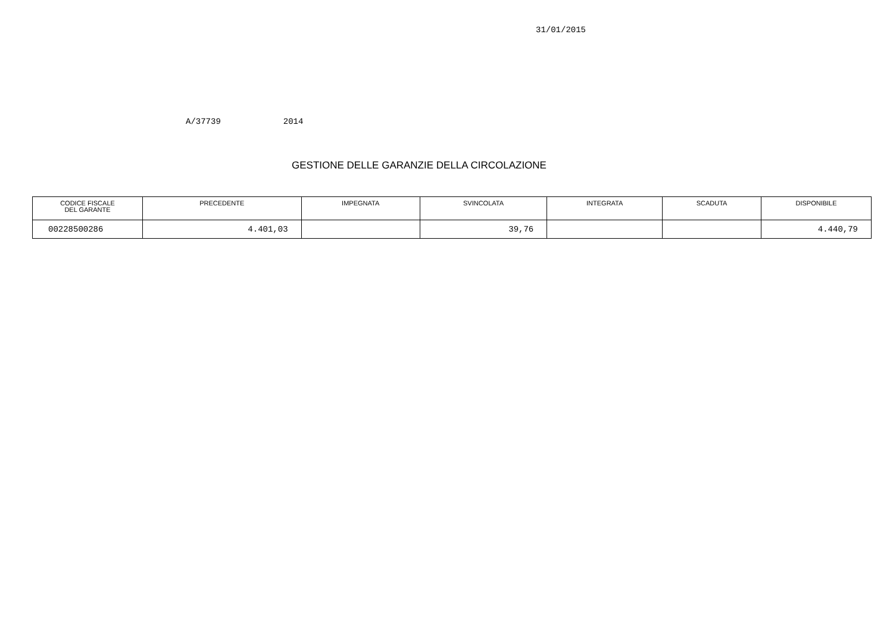31/01/2015
A/37739 2014
GESTIONE DELLE GARANZIE DELLA CIRCOLAZIONE
| CODICE FISCALE DEL GARANTE | PRECEDENTE | IMPEGNATA | SVINCOLATA | INTEGRATA | SCADUTA | DISPONIBILE |
| --- | --- | --- | --- | --- | --- | --- |
| 00228500286 | 4.401,03 | | 39,76 | | | 4.440,79 |